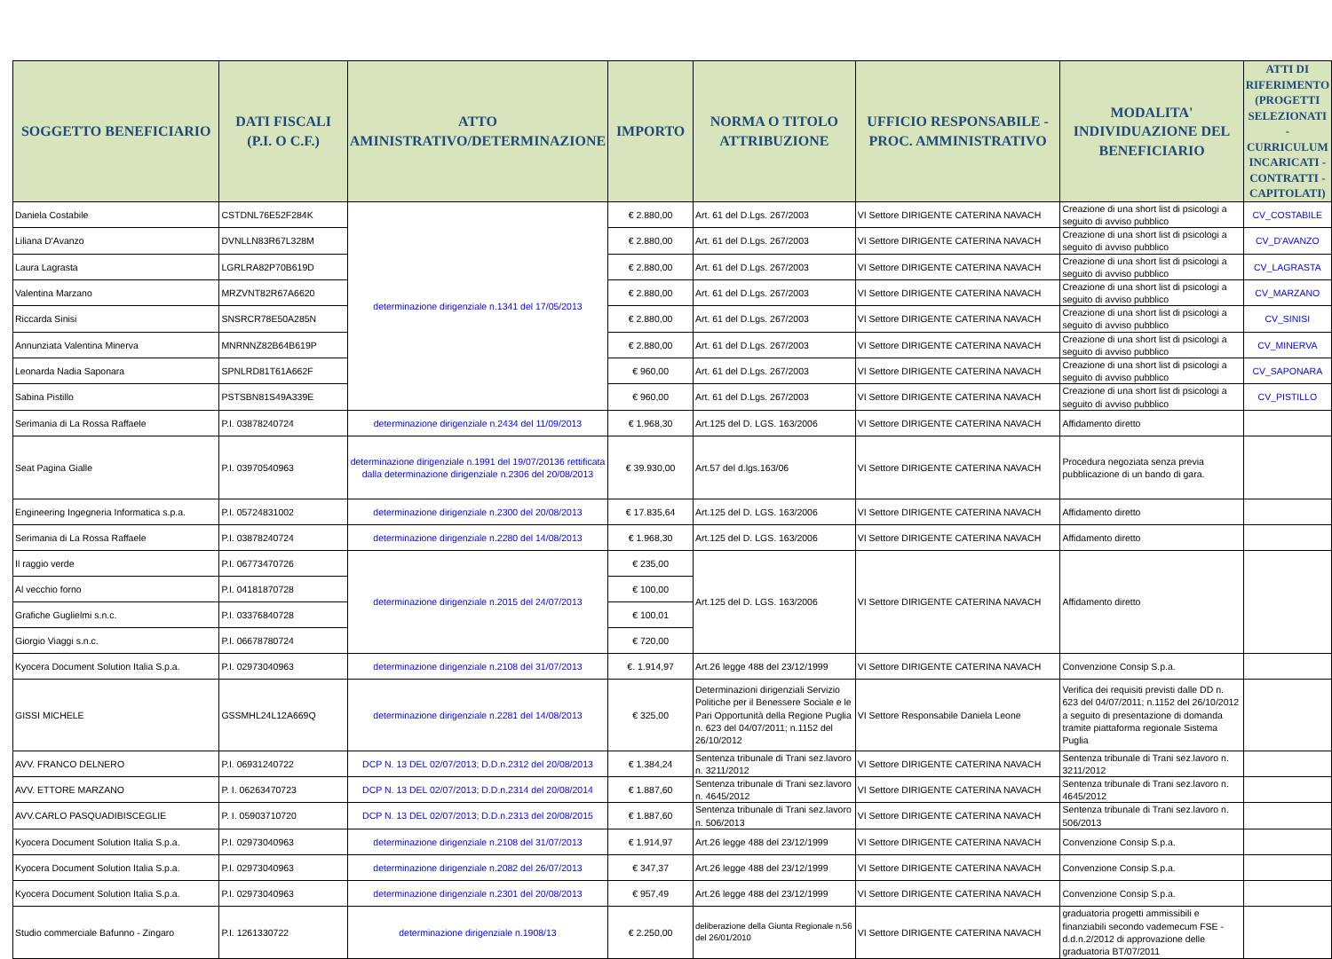| SOGGETTO BENEFICIARIO | DATI FISCALI (P.I. O C.F.) | ATTO AMINISTRATIVO/DETERMINAZIONE | IMPORTO | NORMA O TITOLO ATTRIBUZIONE | UFFICIO RESPONSABILE - PROC. AMMINISTRATIVO | MODALITA' INDIVIDUAZIONE DEL BENEFICIARIO | ATTI DI RIFERIMENTO (PROGETTI SELEZIONATI - CURRICULUM INCARICATI - CONTRATTI - CAPITOLATI) |
| --- | --- | --- | --- | --- | --- | --- | --- |
| Daniela Costabile | CSTDNL76E52F284K | determinazione dirigenziale n.1341 del 17/05/2013 | € 2.880,00 | Art. 61 del D.Lgs. 267/2003 | VI Settore DIRIGENTE CATERINA NAVACH | Creazione di una short list di psicologi a seguito di avviso pubblico | CV_COSTABILE |
| Liliana D'Avanzo | DVNLLN83R67L328M | | € 2.880,00 | Art. 61 del D.Lgs. 267/2003 | VI Settore DIRIGENTE CATERINA NAVACH | Creazione di una short list di psicologi a seguito di avviso pubblico | CV_D'AVANZO |
| Laura Lagrasta | LGRLRA82P70B619D | | € 2.880,00 | Art. 61 del D.Lgs. 267/2003 | VI Settore DIRIGENTE CATERINA NAVACH | Creazione di una short list di psicologi a seguito di avviso pubblico | CV_LAGRASTA |
| Valentina Marzano | MRZVNT82R67A6620 | | € 2.880,00 | Art. 61 del D.Lgs. 267/2003 | VI Settore DIRIGENTE CATERINA NAVACH | Creazione di una short list di psicologi a seguito di avviso pubblico | CV_MARZANO |
| Riccarda Sinisi | SNSRCR78E50A285N | | € 2.880,00 | Art. 61 del D.Lgs. 267/2003 | VI Settore DIRIGENTE CATERINA NAVACH | Creazione di una short list di psicologi a seguito di avviso pubblico | CV_SINISI |
| Annunziata Valentina Minerva | MNRNNZ82B64B619P | | € 2.880,00 | Art. 61 del D.Lgs. 267/2003 | VI Settore DIRIGENTE CATERINA NAVACH | Creazione di una short list di psicologi a seguito di avviso pubblico | CV_MINERVA |
| Leonarda Nadia Saponara | SPNLRD81T61A662F | | € 960,00 | Art. 61 del D.Lgs. 267/2003 | VI Settore DIRIGENTE CATERINA NAVACH | Creazione di una short list di psicologi a seguito di avviso pubblico | CV_SAPONARA |
| Sabina Pistillo | PSTSBN81S49A339E | | € 960,00 | Art. 61 del D.Lgs. 267/2003 | VI Settore DIRIGENTE CATERINA NAVACH | Creazione di una short list di psicologi a seguito di avviso pubblico | CV_PISTILLO |
| Serimania di La Rossa Raffaele | P.I. 03878240724 | determinazione dirigenziale n.2434 del 11/09/2013 | € 1.968,30 | Art.125 del D. LGS. 163/2006 | VI Settore DIRIGENTE CATERINA NAVACH | Affidamento diretto | |
| Seat Pagina Gialle | P.I. 03970540963 | determinazione dirigenziale n.1991 del 19/07/20136 rettificata dalla determinazione dirigenziale n.2306 del 20/08/2013 | € 39.930,00 | Art.57 del d.lgs.163/06 | VI Settore DIRIGENTE CATERINA NAVACH | Procedura negoziata senza previa pubblicazione di un bando di gara. | |
| Engineering Ingegneria Informatica s.p.a. | P.I. 05724831002 | determinazione dirigenziale n.2300 del 20/08/2013 | € 17.835,64 | Art.125 del D. LGS. 163/2006 | VI Settore DIRIGENTE CATERINA NAVACH | Affidamento diretto | |
| Serimania di La Rossa Raffaele | P.I. 03878240724 | determinazione dirigenziale n.2280 del 14/08/2013 | € 1.968,30 | Art.125 del D. LGS. 163/2006 | VI Settore DIRIGENTE CATERINA NAVACH | Affidamento diretto | |
| Il raggio verde | P.I. 06773470726 | determinazione dirigenziale n.2015 del 24/07/2013 | € 235,00 | Art.125 del D. LGS. 163/2006 | VI Settore DIRIGENTE CATERINA NAVACH | Affidamento diretto | |
| Al vecchio forno | P.I. 04181870728 | | € 100,00 | | | | |
| Grafiche Guglielmi s.n.c. | P.I. 03376840728 | | € 100,01 | | | | |
| Giorgio Viaggi s.n.c. | P.I. 06678780724 | | € 720,00 | | | | |
| Kyocera Document Solution Italia S.p.a. | P.I. 02973040963 | determinazione dirigenziale n.2108 del 31/07/2013 | €. 1.914,97 | Art.26 legge 488 del 23/12/1999 | VI Settore DIRIGENTE CATERINA NAVACH | Convenzione Consip S.p.a. | |
| GISSI MICHELE | GSSMHL24L12A669Q | determinazione dirigenziale n.2281 del 14/08/2013 | € 325,00 | Determinazioni dirigenziali Servizio Politiche per il Benessere Sociale e le Pari Opportunità della Regione Puglia n. 623 del 04/07/2011; n.1152 del 26/10/2012 | VI Settore Responsabile Daniela Leone | Verifica dei requisiti previsti dalle DD n. 623 del 04/07/2011; n.1152 del 26/10/2012 a seguito di presentazione di domanda tramite piattaforma regionale Sistema Puglia | |
| AVV. FRANCO DELNERO | P.I. 06931240722 | DCP N. 13 DEL 02/07/2013; D.D.n.2312 del 20/08/2013 | € 1.384,24 | Sentenza tribunale di Trani sez.lavoro n. 3211/2012 | VI Settore DIRIGENTE CATERINA NAVACH | Sentenza tribunale di Trani sez.lavoro n. 3211/2012 | |
| AVV. ETTORE MARZANO | P. I. 06263470723 | DCP N. 13 DEL 02/07/2013; D.D.n.2314 del 20/08/2014 | € 1.887,60 | Sentenza tribunale di Trani sez.lavoro n. 4645/2012 | VI Settore DIRIGENTE CATERINA NAVACH | Sentenza tribunale di Trani sez.lavoro n. 4645/2012 | |
| AVV.CARLO PASQUADIBISCEGLIE | P. I. 05903710720 | DCP N. 13 DEL 02/07/2013; D.D.n.2313 del 20/08/2015 | € 1.887,60 | Sentenza tribunale di Trani sez.lavoro n. 506/2013 | VI Settore DIRIGENTE CATERINA NAVACH | Sentenza tribunale di Trani sez.lavoro n. 506/2013 | |
| Kyocera Document Solution Italia S.p.a. | P.I. 02973040963 | determinazione dirigenziale n.2108 del 31/07/2013 | € 1.914,97 | Art.26 legge 488 del 23/12/1999 | VI Settore DIRIGENTE CATERINA NAVACH | Convenzione Consip S.p.a. | |
| Kyocera Document Solution Italia S.p.a. | P.I. 02973040963 | determinazione dirigenziale n.2082 del 26/07/2013 | € 347,37 | Art.26 legge 488 del 23/12/1999 | VI Settore DIRIGENTE CATERINA NAVACH | Convenzione Consip S.p.a. | |
| Kyocera Document Solution Italia S.p.a. | P.I. 02973040963 | determinazione dirigenziale n.2301 del 20/08/2013 | € 957,49 | Art.26 legge 488 del 23/12/1999 | VI Settore DIRIGENTE CATERINA NAVACH | Convenzione Consip S.p.a. | |
| Studio commerciale Bafunno - Zingaro | P.I. 1261330722 | determinazione dirigenziale n.1908/13 | € 2.250,00 | deliberazione della Giunta Regionale n.56 del 26/01/2010 | VI Settore DIRIGENTE CATERINA NAVACH | graduatoria progetti ammissibili e finanziabili secondo vademecum FSE - d.d.n.2/2012 di approvazione delle graduatoria BT/07/2011 | |